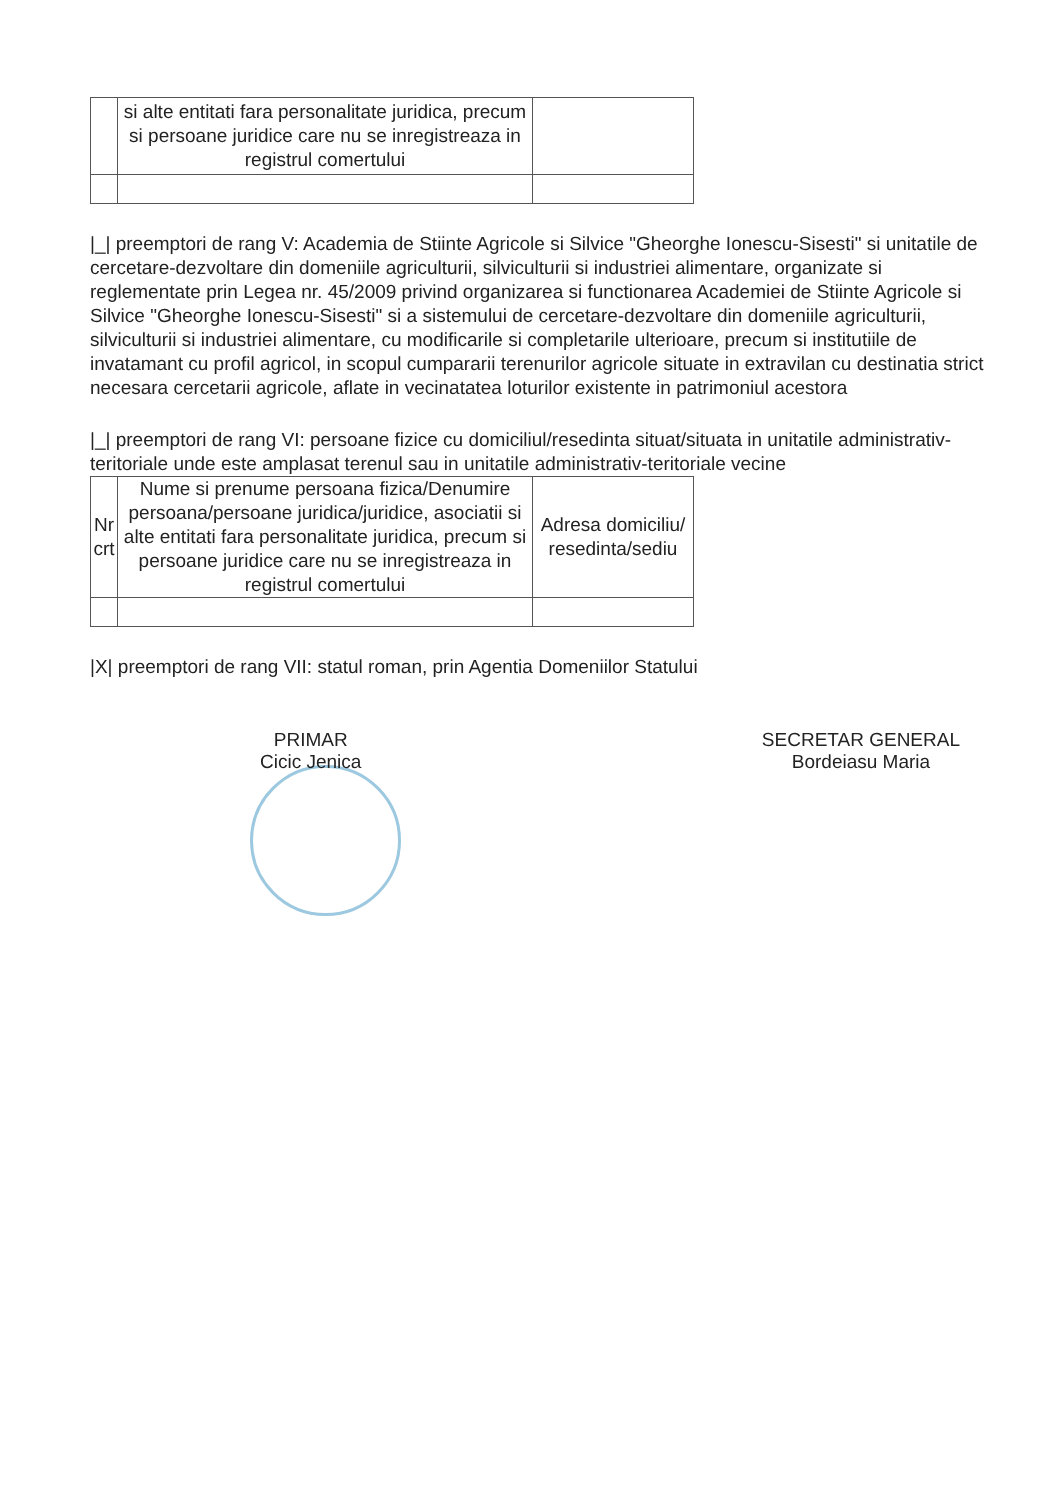| | si alte entitati fara personalitate juridica, precum si persoane juridice care nu se inregistreaza in registrul comertului | |
|_| preemptori de rang V: Academia de Stiinte Agricole si Silvice "Gheorghe Ionescu-Sisesti" si unitatile de cercetare-dezvoltare din domeniile agriculturii, silviculturii si industriei alimentare, organizate si reglementate prin Legea nr. 45/2009 privind organizarea si functionarea Academiei de Stiinte Agricole si Silvice "Gheorghe Ionescu-Sisesti" si a sistemului de cercetare-dezvoltare din domeniile agriculturii, silviculturii si industriei alimentare, cu modificarile si completarile ulterioare, precum si institutiile de invatamant cu profil agricol, in scopul cumpararii terenurilor agricole situate in extravilan cu destinatia strict necesara cercetarii agricole, aflate in vecinatatea loturilor existente in patrimoniul acestora
|_| preemptori de rang VI: persoane fizice cu domiciliul/resedinta situat/situata in unitatile administrativ-teritoriale unde este amplasat terenul sau in unitatile administrativ-teritoriale vecine
| Nr crt | Nume si prenume persoana fizica/Denumire persoana/persoane juridica/juridice, asociatii si alte entitati fara personalitate juridica, precum si persoane juridice care nu se inregistreaza in registrul comertului | Adresa domiciliu/ resedinta/sediu |
|X| preemptori de rang VII: statul roman, prin Agentia Domeniilor Statului
PRIMAR
Cicic Jenica
SECRETAR GENERAL
Bordeiasu Maria